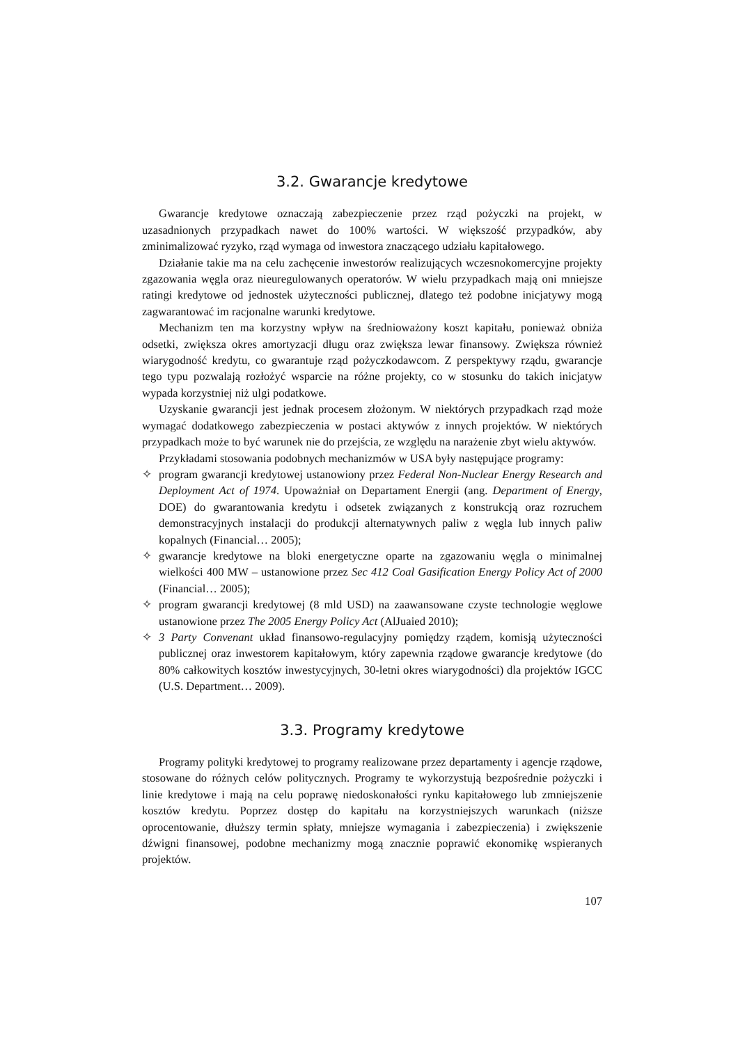3.2. Gwarancje kredytowe
Gwarancje kredytowe oznaczają zabezpieczenie przez rząd pożyczki na projekt, w uzasadnionych przypadkach nawet do 100% wartości. W większość przypadków, aby zminimalizować ryzyko, rząd wymaga od inwestora znaczącego udziału kapitałowego.
Działanie takie ma na celu zachęcenie inwestorów realizujących wczesnokomercyjne projekty zgazowania węgla oraz nieuregulowanych operatorów. W wielu przypadkach mają oni mniejsze ratingi kredytowe od jednostek użyteczności publicznej, dlatego też podobne inicjatywy mogą zagwarantować im racjonalne warunki kredytowe.
Mechanizm ten ma korzystny wpływ na średnioważony koszt kapitału, ponieważ obniża odsetki, zwiększa okres amortyzacji długu oraz zwiększa lewar finansowy. Zwiększa również wiarygodność kredytu, co gwarantuje rząd pożyczkodawcom. Z perspektywy rządu, gwarancje tego typu pozwalają rozłożyć wsparcie na różne projekty, co w stosunku do takich inicjatyw wypada korzystniej niż ulgi podatkowe.
Uzyskanie gwarancji jest jednak procesem złożonym. W niektórych przypadkach rząd może wymagać dodatkowego zabezpieczenia w postaci aktywów z innych projektów. W niektórych przypadkach może to być warunek nie do przejścia, ze względu na narażenie zbyt wielu aktywów.
Przykładami stosowania podobnych mechanizmów w USA były następujące programy:
✧ program gwarancji kredytowej ustanowiony przez Federal Non-Nuclear Energy Research and Deployment Act of 1974. Upoważniał on Departament Energii (ang. Department of Energy, DOE) do gwarantowania kredytu i odsetek związanych z konstrukcją oraz rozruchem demonstracyjnych instalacji do produkcji alternatywnych paliw z węgla lub innych paliw kopalnych (Financial… 2005);
✧ gwarancje kredytowe na bloki energetyczne oparte na zgazowaniu węgla o minimalnej wielkości 400 MW – ustanowione przez Sec 412 Coal Gasification Energy Policy Act of 2000 (Financial… 2005);
✧ program gwarancji kredytowej (8 mld USD) na zaawansowane czyste technologie węglowe ustanowione przez The 2005 Energy Policy Act (AlJuaied 2010);
✧ 3 Party Convenant układ finansowo-regulacyjny pomiędzy rządem, komisją użyteczności publicznej oraz inwestorem kapitałowym, który zapewnia rządowe gwarancje kredytowe (do 80% całkowitych kosztów inwestycyjnych, 30-letni okres wiarygodności) dla projektów IGCC (U.S. Department… 2009).
3.3. Programy kredytowe
Programy polityki kredytowej to programy realizowane przez departamenty i agencje rządowe, stosowane do różnych celów politycznych. Programy te wykorzystują bezpośrednie pożyczki i linie kredytowe i mają na celu poprawę niedoskonałości rynku kapitałowego lub zmniejszenie kosztów kredytu. Poprzez dostęp do kapitału na korzystniejszych warunkach (niższe oprocentowanie, dłuższy termin spłaty, mniejsze wymagania i zabezpieczenia) i zwiększenie dźwigni finansowej, podobne mechanizmy mogą znacznie poprawić ekonomikę wspieranych projektów.
107